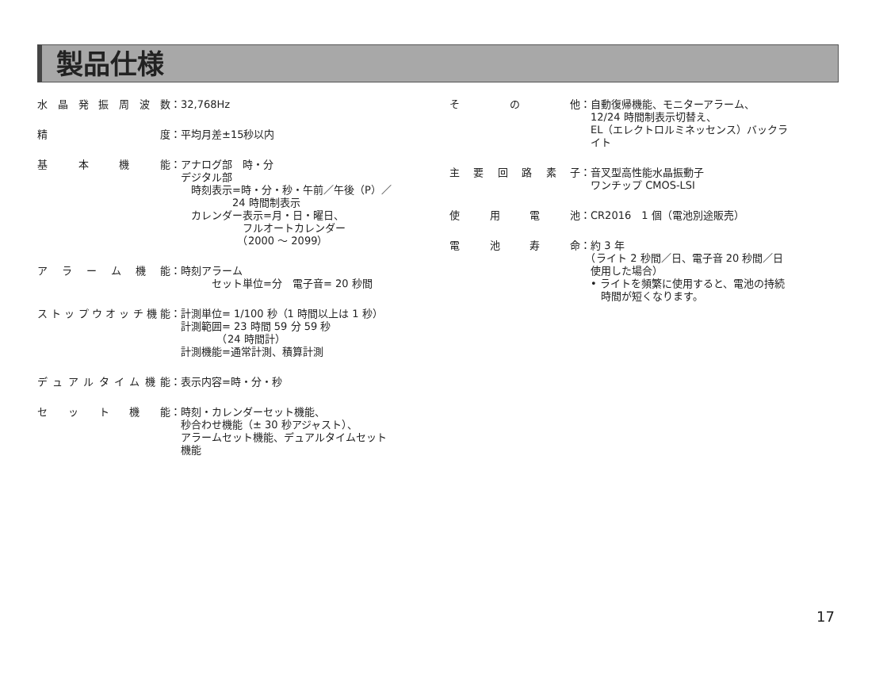製品仕様
水晶発振周波数 ：32,768Hz
精　　度 ：平均月差±15秒以内
基本機能 ：アナログ部　時・分
　デジタル部
　　時刻表示=時・分・秒・午前／午後（P）／
　　　　　　24 時間制表示
　　カレンダー表示=月・日・曜日、
　　　　　　　フルオートカレンダー
　　　　　　　（2000 ～ 2099）
アラーム機能 ：時刻アラーム
　　　　セット単位=分　電子音= 20 秒間
ストップウオッチ機能 ：計測単位= 1/100 秒（1 時間以上は 1 秒）
　計測範囲= 23 時間 59 分 59 秒
　　　　　（24 時間計）
　計測機能=通常計測、積算計測
デュアルタイム機能 ：表示内容=時・分・秒
セット機能 ：時刻・カレンダーセット機能、
　秒合わせ機能（± 30 秒アジャスト）、
　アラームセット機能、デュアルタイムセット
　機能
その他 ：自動復帰機能、モニターアラーム、
　12/24 時間制表示切替え、
　EL（エレクトロルミネッセンス）バックラ
　イト
主要回路素子 ：音叉型高性能水晶振動子
　ワンチップ CMOS-LSI
使用電池 ：CR2016　1 個（電池別途販売）
電池寿命 ：約 3 年
　（ライト 2 秒間／日、電子音 20 秒間／日
　使用した場合）
　• ライトを頻繁に使用すると、電池の持続
　　時間が短くなります。
17